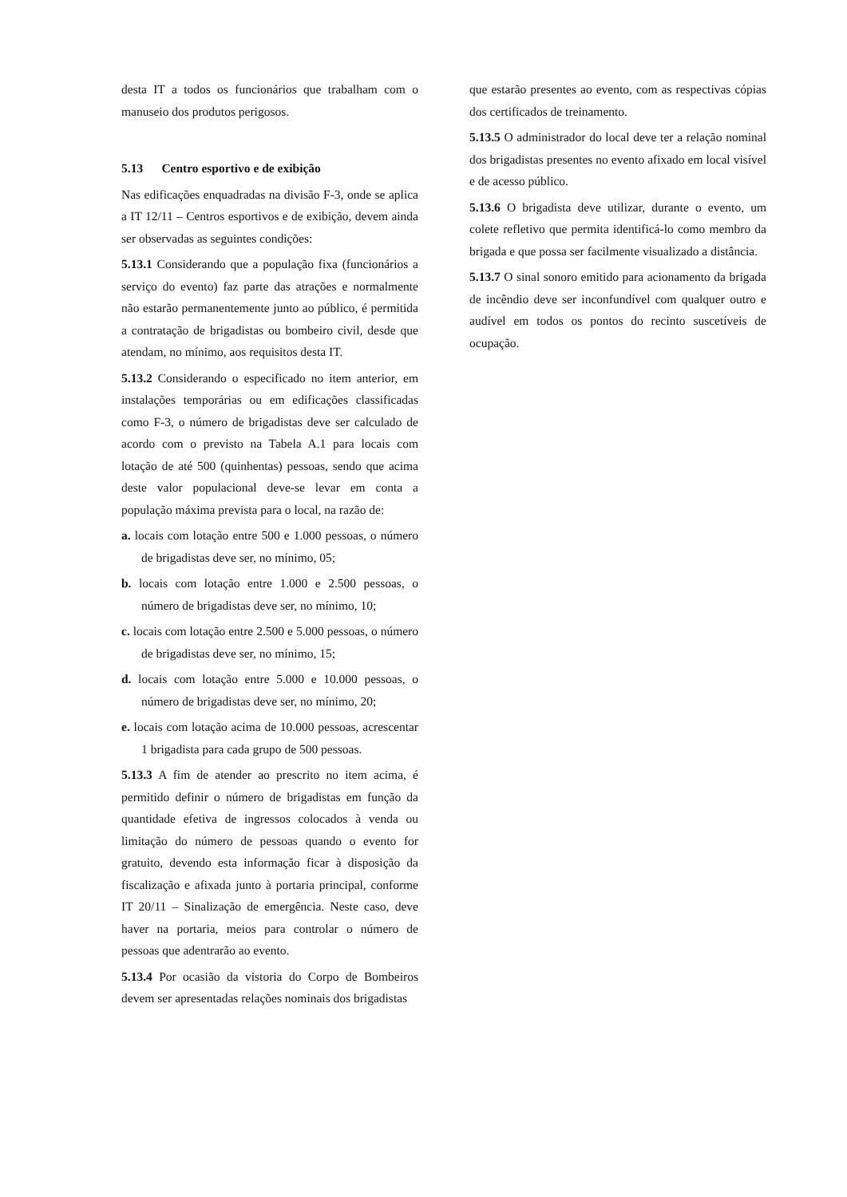desta IT a todos os funcionários que trabalham com o manuseio dos produtos perigosos.
5.13 Centro esportivo e de exibição
Nas edificações enquadradas na divisão F-3, onde se aplica a IT 12/11 – Centros esportivos e de exibição, devem ainda ser observadas as seguintes condições:
5.13.1 Considerando que a população fixa (funcionários a serviço do evento) faz parte das atrações e normalmente não estarão permanentemente junto ao público, é permitida a contratação de brigadistas ou bombeiro civil, desde que atendam, no mínimo, aos requisitos desta IT.
5.13.2 Considerando o especificado no item anterior, em instalações temporárias ou em edificações classificadas como F-3, o número de brigadistas deve ser calculado de acordo com o previsto na Tabela A.1 para locais com lotação de até 500 (quinhentas) pessoas, sendo que acima deste valor populacional deve-se levar em conta a população máxima prevista para o local, na razão de:
a. locais com lotação entre 500 e 1.000 pessoas, o número de brigadistas deve ser, no mínimo, 05;
b. locais com lotação entre 1.000 e 2.500 pessoas, o número de brigadistas deve ser, no mínimo, 10;
c. locais com lotação entre 2.500 e 5.000 pessoas, o número de brigadistas deve ser, no mínimo, 15;
d. locais com lotação entre 5.000 e 10.000 pessoas, o número de brigadistas deve ser, no mínimo, 20;
e. locais com lotação acima de 10.000 pessoas, acrescentar 1 brigadista para cada grupo de 500 pessoas.
5.13.3 A fim de atender ao prescrito no item acima, é permitido definir o número de brigadistas em função da quantidade efetiva de ingressos colocados à venda ou limitação do número de pessoas quando o evento for gratuito, devendo esta informação ficar à disposição da fiscalização e afixada junto à portaria principal, conforme IT 20/11 – Sinalização de emergência. Neste caso, deve haver na portaria, meios para controlar o número de pessoas que adentrarão ao evento.
5.13.4 Por ocasião da vistoria do Corpo de Bombeiros devem ser apresentadas relações nominais dos brigadistas
que estarão presentes ao evento, com as respectivas cópias dos certificados de treinamento.
5.13.5 O administrador do local deve ter a relação nominal dos brigadistas presentes no evento afixado em local visível e de acesso público.
5.13.6 O brigadista deve utilizar, durante o evento, um colete refletivo que permita identificá-lo como membro da brigada e que possa ser facilmente visualizado a distância.
5.13.7 O sinal sonoro emitido para acionamento da brigada de incêndio deve ser inconfundível com qualquer outro e audível em todos os pontos do recinto suscetíveis de ocupação.